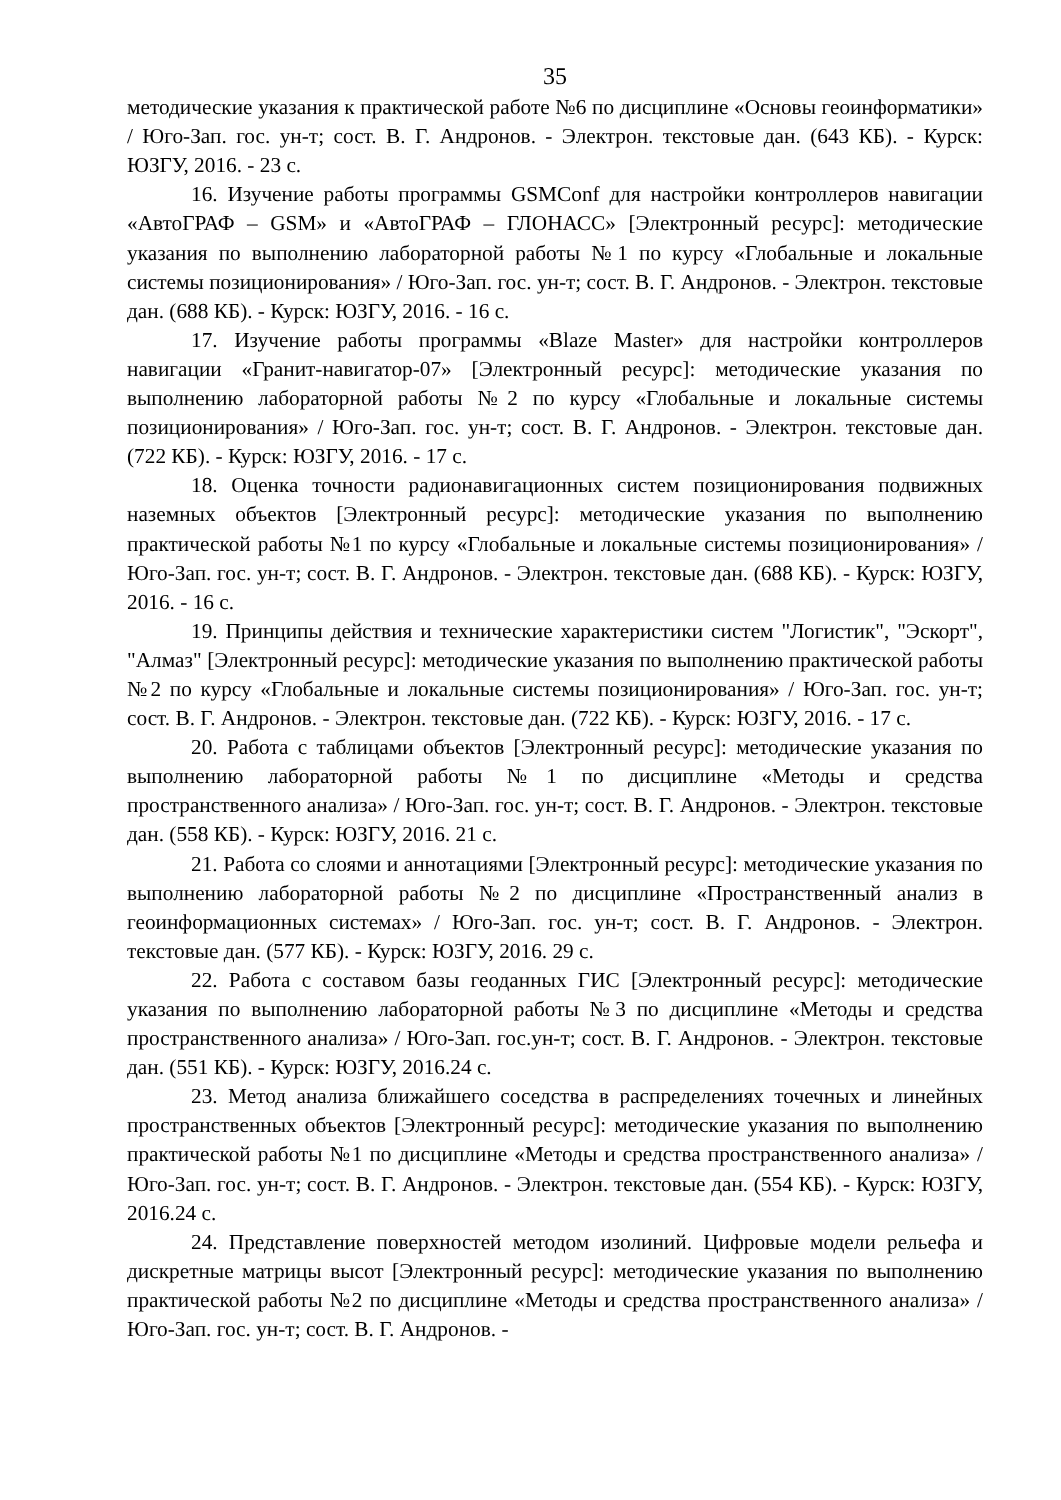35
методические указания к практической работе №6 по дисциплине «Основы геоинформатики» / Юго-Зап. гос. ун-т; сост. В. Г. Андронов. - Электрон. текстовые дан. (643 КБ). - Курск: ЮЗГУ, 2016. - 23 с.
16. Изучение работы программы GSMConf для настройки контроллеров навигации «АвтоГРАФ – GSM» и «АвтоГРАФ – ГЛОНАСС» [Электронный ресурс]: методические указания по выполнению лабораторной работы №1 по курсу «Глобальные и локальные системы позиционирования» / Юго-Зап. гос. ун-т; сост. В. Г. Андронов. - Электрон. текстовые дан. (688 КБ). - Курск: ЮЗГУ, 2016. - 16 с.
17. Изучение работы программы «Blaze Master» для настройки контроллеров навигации «Гранит-навигатор-07» [Электронный ресурс]: методические указания по выполнению лабораторной работы №2 по курсу «Глобальные и локальные системы позиционирования» / Юго-Зап. гос. ун-т; сост. В. Г. Андронов. - Электрон. текстовые дан. (722 КБ). - Курск: ЮЗГУ, 2016. - 17 с.
18. Оценка точности радионавигационных систем позиционирования подвижных наземных объектов [Электронный ресурс]: методические указания по выполнению практической работы №1 по курсу «Глобальные и локальные системы позиционирования» / Юго-Зап. гос. ун-т; сост. В. Г. Андронов. - Электрон. текстовые дан. (688 КБ). - Курск: ЮЗГУ, 2016. - 16 с.
19. Принципы действия и технические характеристики систем "Логистик", "Эскорт", "Алмаз" [Электронный ресурс]: методические указания по выполнению практической работы №2 по курсу «Глобальные и локальные системы позиционирования» / Юго-Зап. гос. ун-т; сост. В. Г. Андронов. - Электрон. текстовые дан. (722 КБ). - Курск: ЮЗГУ, 2016. - 17 с.
20. Работа с таблицами объектов [Электронный ресурс]: методические указания по выполнению лабораторной работы №1 по дисциплине «Методы и средства пространственного анализа» / Юго-Зап. гос. ун-т; сост. В. Г. Андронов. - Электрон. текстовые дан. (558 КБ). - Курск: ЮЗГУ, 2016. 21 с.
21. Работа со слоями и аннотациями [Электронный ресурс]: методические указания по выполнению лабораторной работы №2 по дисциплине «Пространственный анализ в геоинформационных системах» / Юго-Зап. гос. ун-т; сост. В. Г. Андронов. - Электрон. текстовые дан. (577 КБ). - Курск: ЮЗГУ, 2016. 29 с.
22. Работа с составом базы геоданных ГИС [Электронный ресурс]: методические указания по выполнению лабораторной работы №3 по дисциплине «Методы и средства пространственного анализа» / Юго-Зап. гос.ун-т; сост. В. Г. Андронов. - Электрон. текстовые дан. (551 КБ). - Курск: ЮЗГУ, 2016.24 с.
23. Метод анализа ближайшего соседства в распределениях точечных и линейных пространственных объектов [Электронный ресурс]: методические указания по выполнению практической работы №1 по дисциплине «Методы и средства пространственного анализа» / Юго-Зап. гос. ун-т; сост. В. Г. Андронов. - Электрон. текстовые дан. (554 КБ). - Курск: ЮЗГУ, 2016.24 с.
24. Представление поверхностей методом изолиний. Цифровые модели рельефа и дискретные матрицы высот [Электронный ресурс]: методические указания по выполнению практической работы №2 по дисциплине «Методы и средства пространственного анализа» / Юго-Зап. гос. ун-т; сост. В. Г. Андронов. -